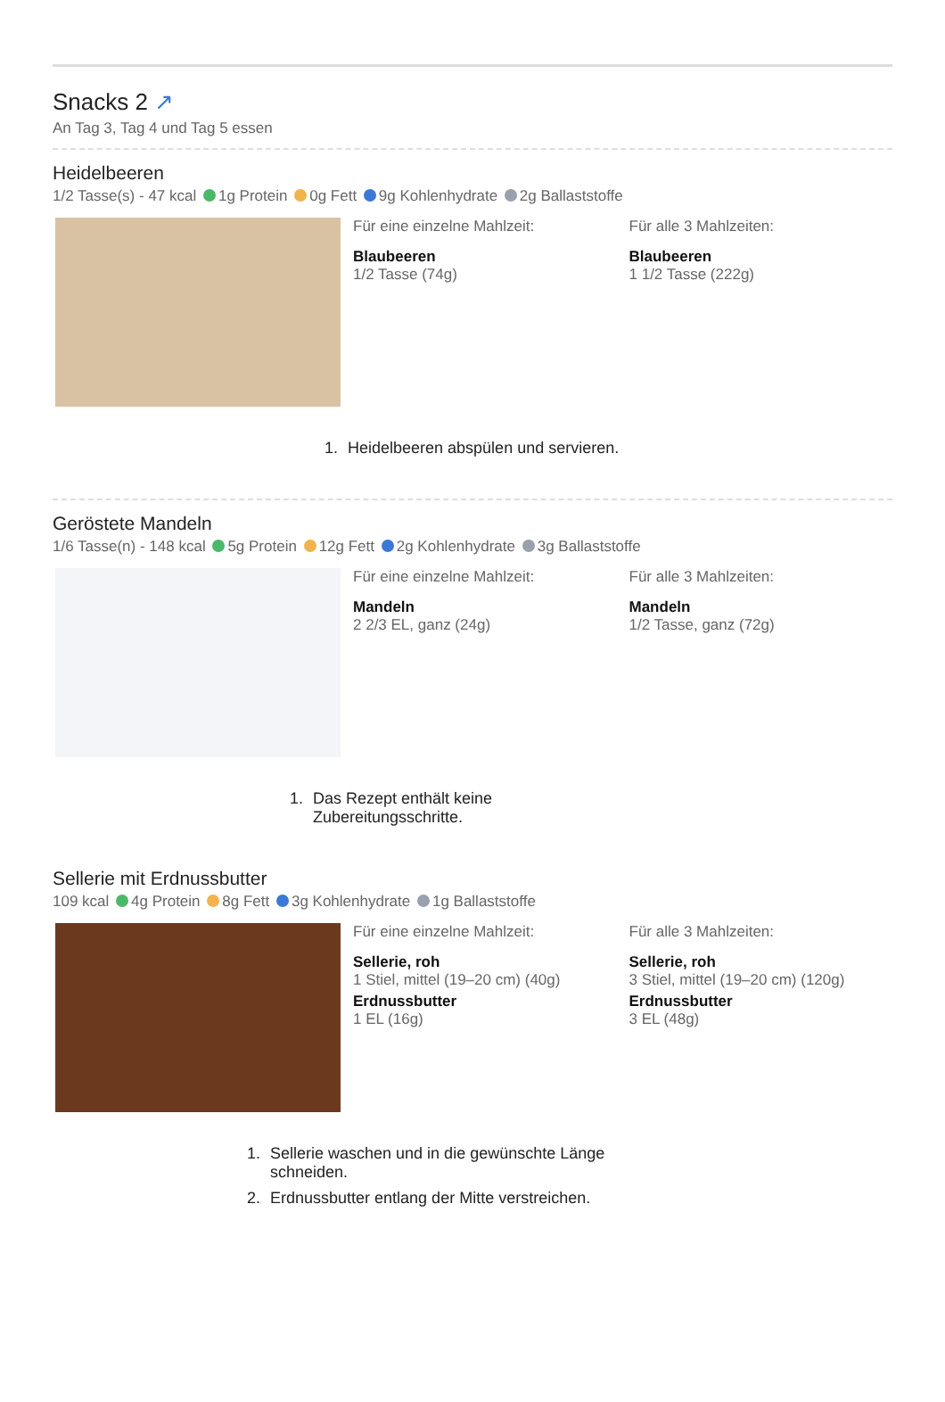Snacks 2 ↗
An Tag 3, Tag 4 und Tag 5 essen
Heidelbeeren
1/2 Tasse(s) - 47 kcal 1g Protein 0g Fett 9g Kohlenhydrate 2g Ballaststoffe
Für eine einzelne Mahlzeit:
Blaubeeren
1/2 Tasse (74g)
Für alle 3 Mahlzeiten:
Blaubeeren
1 1/2 Tasse (222g)
1. Heidelbeeren abspülen und servieren.
Geröstete Mandeln
1/6 Tasse(n) - 148 kcal 5g Protein 12g Fett 2g Kohlenhydrate 3g Ballaststoffe
Für eine einzelne Mahlzeit:
Mandeln
2 2/3 EL, ganz (24g)
Für alle 3 Mahlzeiten:
Mandeln
1/2 Tasse, ganz (72g)
1. Das Rezept enthält keine Zubereitungsschritte.
Sellerie mit Erdnussbutter
109 kcal 4g Protein 8g Fett 3g Kohlenhydrate 1g Ballaststoffe
Für eine einzelne Mahlzeit:
Sellerie, roh
1 Stiel, mittel (19–20 cm) (40g)
Erdnussbutter
1 EL (16g)
Für alle 3 Mahlzeiten:
Sellerie, roh
3 Stiel, mittel (19–20 cm) (120g)
Erdnussbutter
3 EL (48g)
1. Sellerie waschen und in die gewünschte Länge schneiden.
2. Erdnussbutter entlang der Mitte verstreichen.